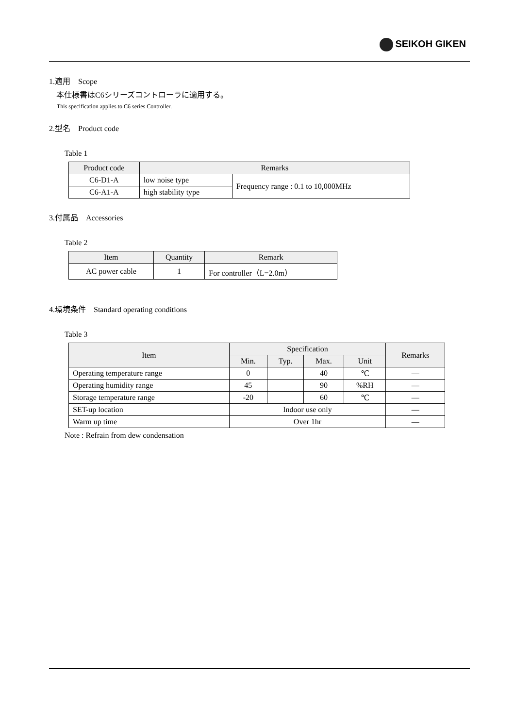SEIKOH GIKEN
1.適用　Scope
本仕様書はC6シリーズコントローラに適用する。
This specification applies to C6 series Controller.
2.型名　Product code
Table 1
| Product code | Remarks | |
| --- | --- | --- |
| C6-D1-A | low noise type | Frequency range : 0.1 to 10,000MHz |
| C6-A1-A | high stability type | |
3.付属品　Accessories
Table 2
| Item | Quantity | Remark |
| --- | --- | --- |
| AC power cable | 1 | For controller（L=2.0m） |
4.環境条件　Standard operating conditions
Table 3
| Item | Specification | | | | Remarks |
| --- | --- | --- | --- | --- | --- |
| | Min. | Typ. | Max. | Unit | |
| Operating temperature range | 0 | | 40 | ℃ | — |
| Operating humidity range | 45 | | 90 | %RH | — |
| Storage temperature range | -20 | | 60 | ℃ | — |
| SET-up location | Indoor use only | | | | — |
| Warm up time | Over 1hr | | | | — |
Note : Refrain from dew condensation